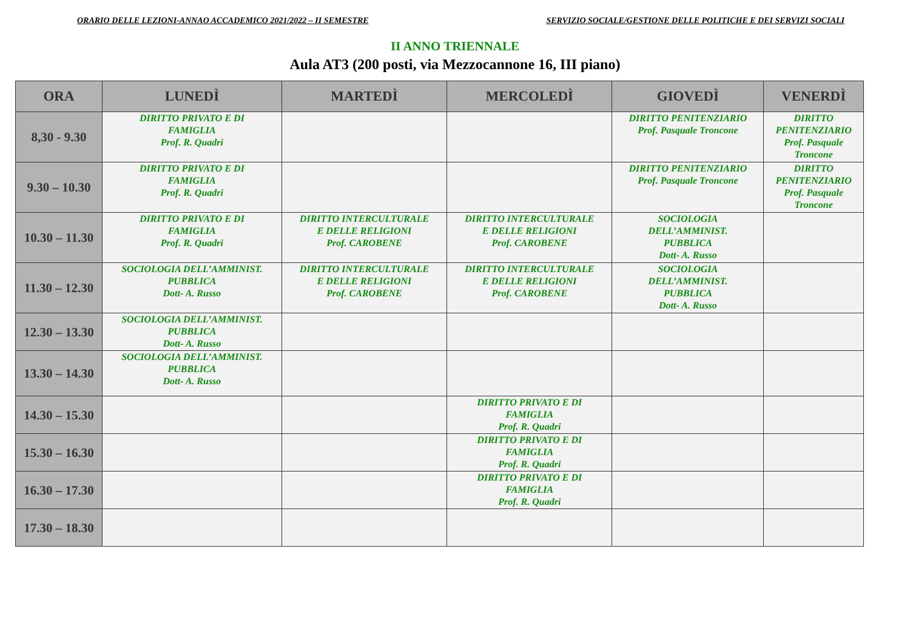ORARIO DELLE LEZIONI-ANNAO ACCADEMICO 2021/2022 – II SEMESTRE SERVIZIO SOCIALE/GESTIONE DELLE POLITICHE E DEI SERVIZI SOCIALI
II ANNO TRIENNALE
Aula AT3 (200 posti, via Mezzocannone 16, III piano)
| ORA | LUNEDÌ | MARTEDÌ | MERCOLEDÌ | GIOVEDÌ | VENERDÌ |
| --- | --- | --- | --- | --- | --- |
| 8,30 - 9.30 | DIRITTO PRIVATO E DI FAMIGLIA Prof. R. Quadri | | | DIRITTO PENITENZIARIO Prof. Pasquale Troncone | DIRITTO PENITENZIARIO Prof. Pasquale Troncone |
| 9.30 – 10.30 | DIRITTO PRIVATO E DI FAMIGLIA Prof. R. Quadri | | | DIRITTO PENITENZIARIO Prof. Pasquale Troncone | DIRITTO PENITENZIARIO Prof. Pasquale Troncone |
| 10.30 – 11.30 | DIRITTO PRIVATO E DI FAMIGLIA Prof. R. Quadri | DIRITTO INTERCULTURALE E DELLE RELIGIONI Prof. CAROBENE | DIRITTO INTERCULTURALE E DELLE RELIGIONI Prof. CAROBENE | SOCIOLOGIA DELL’AMMINIST. PUBBLICA Dott- A. Russo | |
| 11.30 – 12.30 | SOCIOLOGIA DELL’AMMINIST. PUBBLICA Dott- A. Russo | DIRITTO INTERCULTURALE E DELLE RELIGIONI Prof. CAROBENE | DIRITTO INTERCULTURALE E DELLE RELIGIONI Prof. CAROBENE | SOCIOLOGIA DELL’AMMINIST. PUBBLICA Dott- A. Russo | |
| 12.30 – 13.30 | SOCIOLOGIA DELL’AMMINIST. PUBBLICA Dott- A. Russo | | | | |
| 13.30 – 14.30 | SOCIOLOGIA DELL’AMMINIST. PUBBLICA Dott- A. Russo | | | | |
| 14.30 – 15.30 | | | DIRITTO PRIVATO E DI FAMIGLIA Prof. R. Quadri | | |
| 15.30 – 16.30 | | | DIRITTO PRIVATO E DI FAMIGLIA Prof. R. Quadri | | |
| 16.30 – 17.30 | | | DIRITTO PRIVATO E DI FAMIGLIA Prof. R. Quadri | | |
| 17.30 – 18.30 | | | | | |